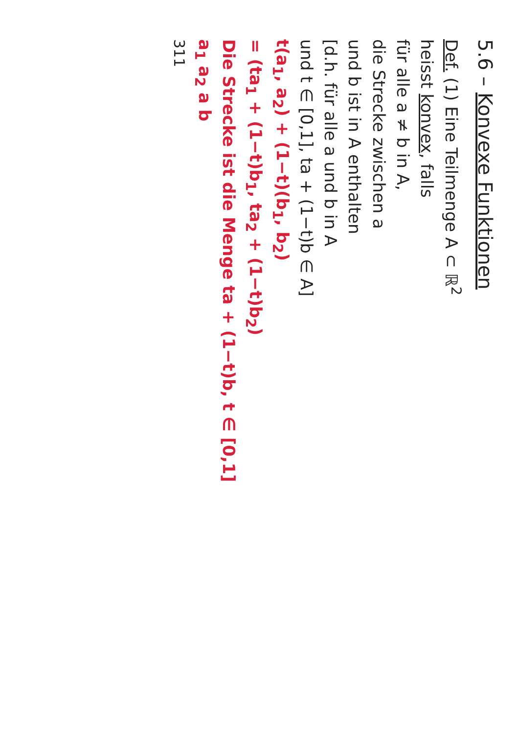5.6 – Konvexe Funktionen
Def. (1) Eine Teilmenge A ⊂ ℝ<sup>2</sup>
heisst konvex, falls
für alle a ≠ b in A,
die Strecke zwischen a
und b ist in A enthalten
[d.h. für alle a und b in A
und t ∈ [0,1], ta + (1−t)b ∈ A]
t(a<sub>1</sub>, a<sub>2</sub>) + (1−t)(b<sub>1</sub>, b<sub>2</sub>)
= (ta<sub>1</sub> + (1−t)b<sub>1</sub>, ta<sub>2</sub> + (1−t)b<sub>2</sub>)
Die Strecke ist die Menge ta + (1−t)b, t ∈ [0,1]
a<sub>1</sub> a<sub>2</sub> a b
311